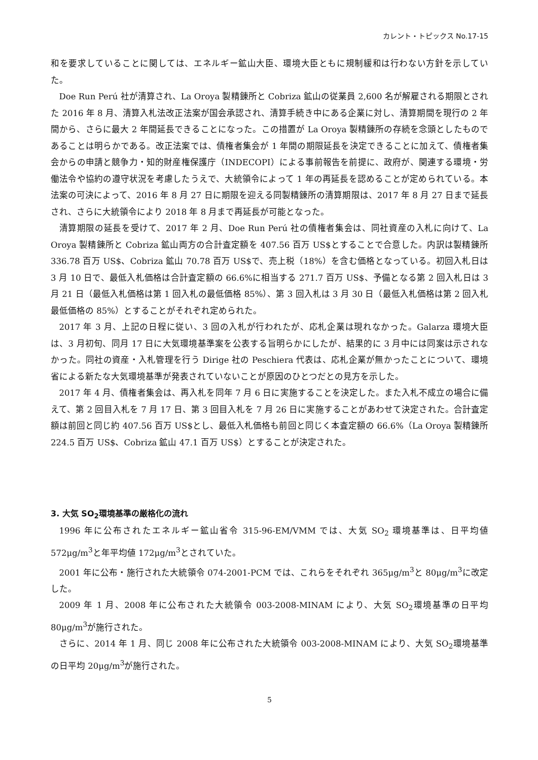カレント・トピックス No.17-15
和を要求していることに関しては、エネルギー鉱山大臣、環境大臣ともに規制緩和は行わない方針を示していた。
Doe Run Perú 社が清算され、La Oroya 製精錬所と Cobriza 鉱山の従業員 2,600 名が解雇される期限とされた 2016 年 8 月、清算入札法改正法案が国会承認され、清算手続き中にある企業に対し、清算期間を現行の 2 年間から、さらに最大 2 年間延長できることになった。この措置が La Oroya 製精錬所の存続を念頭としたものであることは明らかである。改正法案では、債権者集会が 1 年間の期限延長を決定できることに加えて、債権者集会からの申請と競争力・知的財産権保護庁（INDECOPI）による事前報告を前提に、政府が、関連する環境・労働法令や協約の遵守状況を考慮したうえで、大統領令によって 1 年の再延長を認めることが定められている。本法案の可決によって、2016 年 8 月 27 日に期限を迎える同製精錬所の清算期限は、2017 年 8 月 27 日まで延長され、さらに大統領令により 2018 年 8 月まで再延長が可能となった。
清算期限の延長を受けて、2017 年 2 月、Doe Run Perú 社の債権者集会は、同社資産の入札に向けて、La Oroya 製精錬所と Cobriza 鉱山両方の合計査定額を 407.56 百万 US$とすることで合意した。内訳は製精錬所 336.78 百万 US$、Cobriza 鉱山 70.78 百万 US$で、売上税（18%）を含む価格となっている。初回入札日は 3 月 10 日で、最低入札価格は合計査定額の 66.6%に相当する 271.7 百万 US$、予備となる第 2 回入札日は 3 月 21 日（最低入札価格は第 1 回入札の最低価格 85%）、第 3 回入札は 3 月 30 日（最低入札価格は第 2 回入札最低価格の 85%）とすることがそれぞれ定められた。
2017 年 3 月、上記の日程に従い、3 回の入札が行われたが、応札企業は現れなかった。Galarza 環境大臣は、3 月初旬、同月 17 日に大気環境基準案を公表する旨明らかにしたが、結果的に 3 月中には同案は示されなかった。同社の資産・入札管理を行う Dirige 社の Peschiera 代表は、応札企業が無かったことについて、環境省による新たな大気環境基準が発表されていないことが原因のひとつだとの見方を示した。
2017 年 4 月、債権者集会は、再入札を同年 7 月 6 日に実施することを決定した。また入札不成立の場合に備えて、第 2 回目入札を 7 月 17 日、第 3 回目入札を 7 月 26 日に実施することがあわせて決定された。合計査定額は前回と同じ約 407.56 百万 US$とし、最低入札価格も前回と同じく本査定額の 66.6%（La Oroya 製精錬所 224.5 百万 US$、Cobriza 鉱山 47.1 百万 US$）とすることが決定された。
3. 大気 SO<sub>2</sub>環境基準の厳格化の流れ
1996 年に公布されたエネルギー鉱山省令 315-96-EM/VMM では、大気 SO<sub>2</sub> 環境基準は、日平均値 572μg/m<sup>3</sup>と年平均値 172μg/m<sup>3</sup>とされていた。
2001 年に公布・施行された大統領令 074-2001-PCM では、これらをそれぞれ 365μg/m<sup>3</sup>と 80μg/m<sup>3</sup>に改定した。
2009 年 1 月、2008 年に公布された大統領令 003-2008-MINAM により、大気 SO<sub>2</sub>環境基準の日平均 80μg/m<sup>3</sup>が施行された。
さらに、2014 年 1 月、同じ 2008 年に公布された大統領令 003-2008-MINAM により、大気 SO<sub>2</sub>環境基準の日平均 20μg/m<sup>3</sup>が施行された。
5